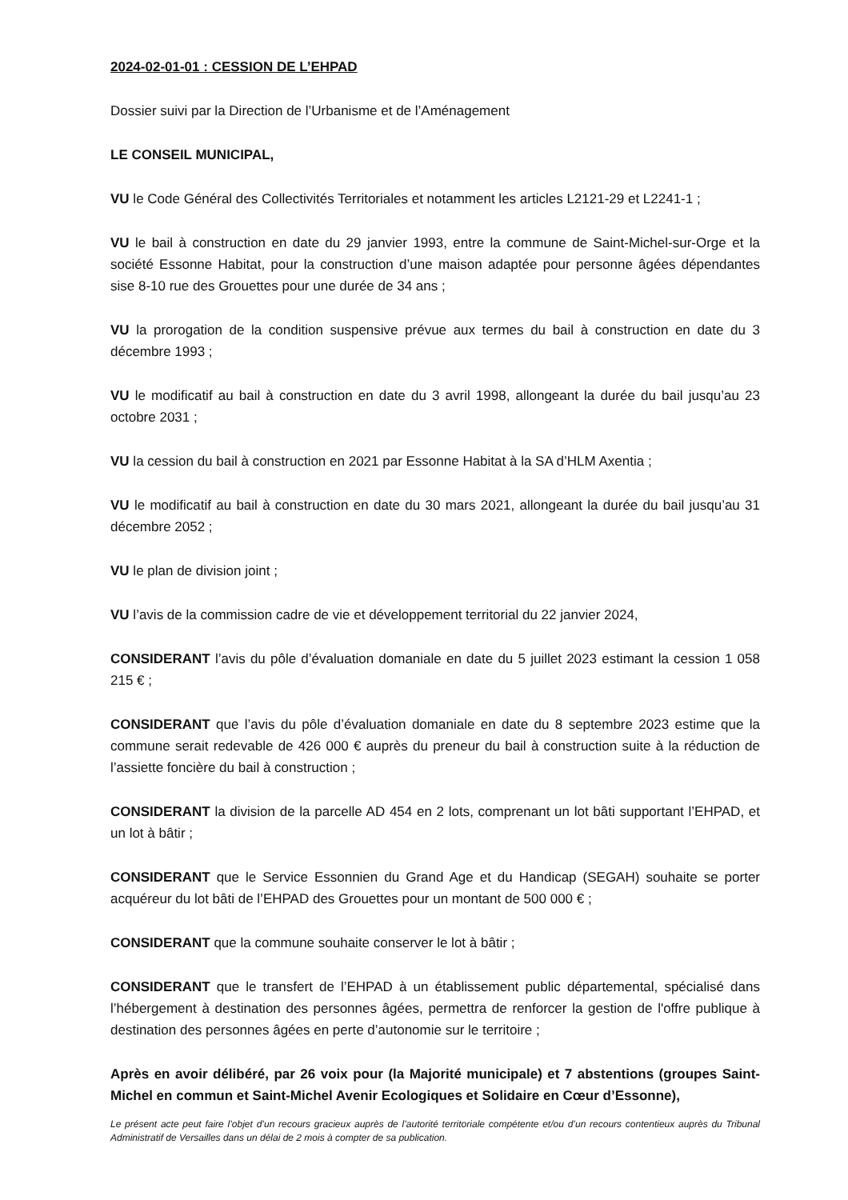2024-02-01-01 : CESSION DE L’EHPAD
Dossier suivi par la Direction de l’Urbanisme et de l’Aménagement
LE CONSEIL MUNICIPAL,
VU le Code Général des Collectivités Territoriales et notamment les articles L2121-29 et L2241-1 ;
VU le bail à construction en date du 29 janvier 1993, entre la commune de Saint-Michel-sur-Orge et la société Essonne Habitat, pour la construction d’une maison adaptée pour personne âgées dépendantes sise 8-10 rue des Grouettes pour une durée de 34 ans ;
VU la prorogation de la condition suspensive prévue aux termes du bail à construction en date du 3 décembre 1993 ;
VU le modificatif au bail à construction en date du 3 avril 1998, allongeant la durée du bail jusqu’au 23 octobre 2031 ;
VU la cession du bail à construction en 2021 par Essonne Habitat à la SA d’HLM Axentia ;
VU le modificatif au bail à construction en date du 30 mars 2021, allongeant la durée du bail jusqu’au 31 décembre 2052 ;
VU le plan de division joint ;
VU l’avis de la commission cadre de vie et développement territorial du 22 janvier 2024,
CONSIDERANT l’avis du pôle d’évaluation domaniale en date du 5 juillet 2023 estimant la cession 1 058 215 € ;
CONSIDERANT que l’avis du pôle d’évaluation domaniale en date du 8 septembre 2023 estime que la commune serait redevable de 426 000 € auprès du preneur du bail à construction suite à la réduction de l’assiette foncière du bail à construction ;
CONSIDERANT la division de la parcelle AD 454 en 2 lots, comprenant un lot bâti supportant l’EHPAD, et un lot à bâtir ;
CONSIDERANT que le Service Essonnien du Grand Age et du Handicap (SEGAH) souhaite se porter acquéreur du lot bâti de l’EHPAD des Grouettes pour un montant de 500 000 € ;
CONSIDERANT que la commune souhaite conserver le lot à bâtir ;
CONSIDERANT que le transfert de l’EHPAD à un établissement public départemental, spécialisé dans l’hébergement à destination des personnes âgées, permettra de renforcer la gestion de l'offre publique à destination des personnes âgées en perte d’autonomie sur le territoire ;
Après en avoir délibéré, par 26 voix pour (la Majorité municipale) et 7 abstentions (groupes Saint-Michel en commun et Saint-Michel Avenir Ecologiques et Solidaire en Cœur d’Essonne),
Le présent acte peut faire l’objet d’un recours gracieux auprès de l’autorité territoriale compétente et/ou d’un recours contentieux auprès du Tribunal Administratif de Versailles dans un délai de 2 mois à compter de sa publication.